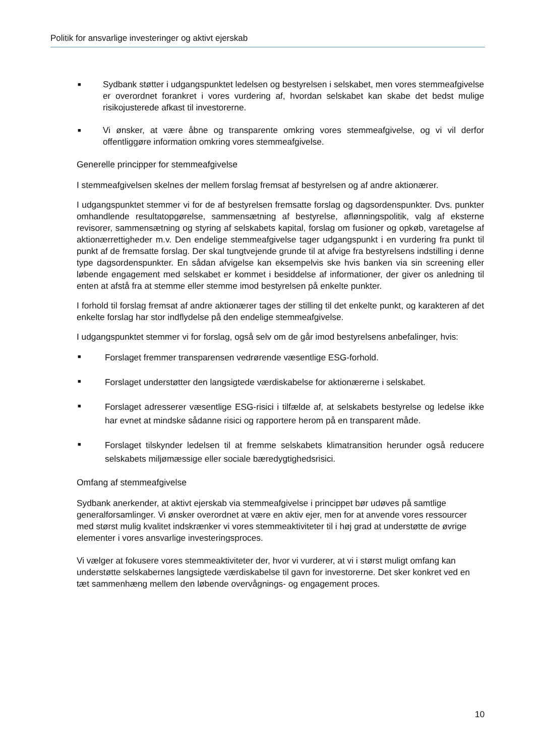Politik for ansvarlige investeringer og aktivt ejerskab
■
Sydbank støtter i udgangspunktet ledelsen og bestyrelsen i selskabet, men vores stemmeafgivelse er overordnet forankret i vores vurdering af, hvordan selskabet kan skabe det bedst mulige risikojusterede afkast til investorerne.
■
Vi ønsker, at være åbne og transparente omkring vores stemmeafgivelse, og vi vil derfor offentliggøre information omkring vores stemmeafgivelse.
Generelle principper for stemmeafgivelse
I stemmeafgivelsen skelnes der mellem forslag fremsat af bestyrelsen og af andre aktionærer.
I udgangspunktet stemmer vi for de af bestyrelsen fremsatte forslag og dagsordenspunkter. Dvs. punkter omhandlende resultatopgørelse, sammensætning af bestyrelse, aflønningspolitik, valg af eksterne revisorer, sammensætning og styring af selskabets kapital, forslag om fusioner og opkøb, varetagelse af aktionærrettigheder m.v. Den endelige stemmeafgivelse tager udgangspunkt i en vurdering fra punkt til punkt af de fremsatte forslag. Der skal tungtvejende grunde til at afvige fra bestyrelsens indstilling i denne type dagsordenspunkter. En sådan afvigelse kan eksempelvis ske hvis banken via sin screening eller løbende engagement med selskabet er kommet i besiddelse af informationer, der giver os anledning til enten at afstå fra at stemme eller stemme imod bestyrelsen på enkelte punkter.
I forhold til forslag fremsat af andre aktionærer tages der stilling til det enkelte punkt, og karakteren af det enkelte forslag har stor indflydelse på den endelige stemmeafgivelse.
I udgangspunktet stemmer vi for forslag, også selv om de går imod bestyrelsens anbefalinger, hvis:
■
Forslaget fremmer transparensen vedrørende væsentlige ESG-forhold.
■
Forslaget understøtter den langsigtede værdiskabelse for aktionærerne i selskabet.
■
Forslaget adresserer væsentlige ESG-risici i tilfælde af, at selskabets bestyrelse og ledelse ikke har evnet at mindske sådanne risici og rapportere herom på en transparent måde.
■
Forslaget tilskynder ledelsen til at fremme selskabets klimatransition herunder også reducere selskabets miljømæssige eller sociale bæredygtighedsrisici.
Omfang af stemmeafgivelse
Sydbank anerkender, at aktivt ejerskab via stemmeafgivelse i princippet bør udøves på samtlige generalforsamlinger. Vi ønsker overordnet at være en aktiv ejer, men for at anvende vores ressourcer med størst mulig kvalitet indskrænker vi vores stemmeaktiviteter til i høj grad at understøtte de øvrige elementer i vores ansvarlige investeringsproces.
Vi vælger at fokusere vores stemmeaktiviteter der, hvor vi vurderer, at vi i størst muligt omfang kan understøtte selskabernes langsigtede værdiskabelse til gavn for investorerne. Det sker konkret ved en tæt sammenhæng mellem den løbende overvågnings- og engagement proces.
10